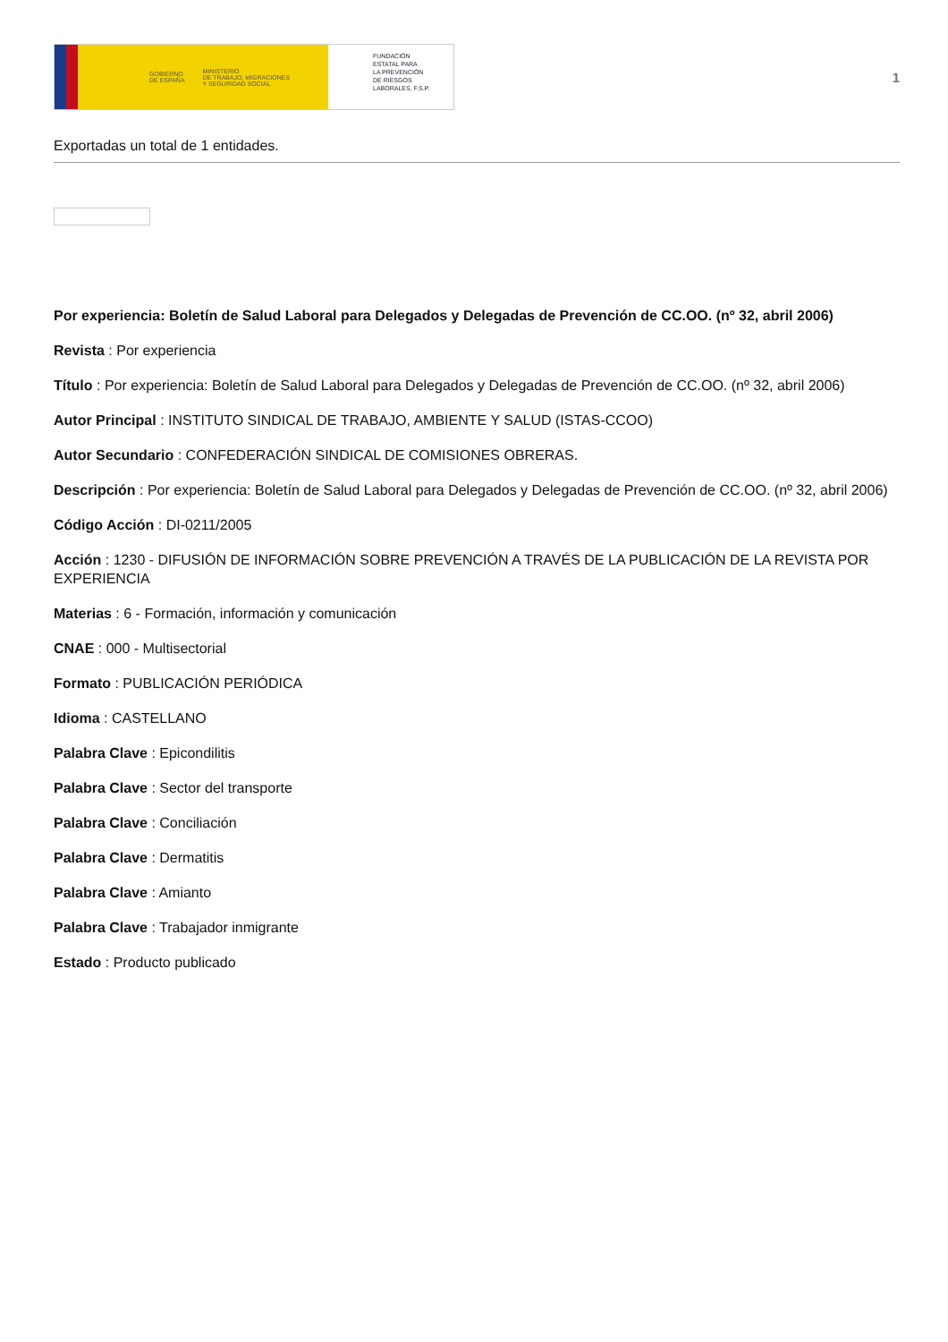GOBIERNO
DE ESPAÑA MINISTERIO
DE TRABAJO, MIGRACIONES
Y SEGURIDAD SOCIAL
FUNDACIÓN
ESTATAL PARA
LA PREVENCIÓN
DE RIESGOS
LABORALES, F.S.P.
1
Exportadas un total de 1 entidades.
Por experiencia: Boletín de Salud Laboral para Delegados y Delegadas de Prevención de CC.OO. (nº 32, abril 2006)
Revista : Por experiencia
Título : Por experiencia: Boletín de Salud Laboral para Delegados y Delegadas de Prevención de CC.OO. (nº 32, abril 2006)
Autor Principal : INSTITUTO SINDICAL DE TRABAJO, AMBIENTE Y SALUD (ISTAS-CCOO)
Autor Secundario : CONFEDERACIÓN SINDICAL DE COMISIONES OBRERAS.
Descripción : Por experiencia: Boletín de Salud Laboral para Delegados y Delegadas de Prevención de CC.OO. (nº 32, abril 2006)
Código Acción : DI-0211/2005
Acción : 1230 - DIFUSIÓN DE INFORMACIÓN SOBRE PREVENCIÓN A TRAVÉS DE LA PUBLICACIÓN DE LA REVISTA POR EXPERIENCIA
Materias : 6 - Formación, información y comunicación
CNAE : 000 - Multisectorial
Formato : PUBLICACIÓN PERIÓDICA
Idioma : CASTELLANO
Palabra Clave : Epicondilitis
Palabra Clave : Sector del transporte
Palabra Clave : Conciliación
Palabra Clave : Dermatitis
Palabra Clave : Amianto
Palabra Clave : Trabajador inmigrante
Estado : Producto publicado